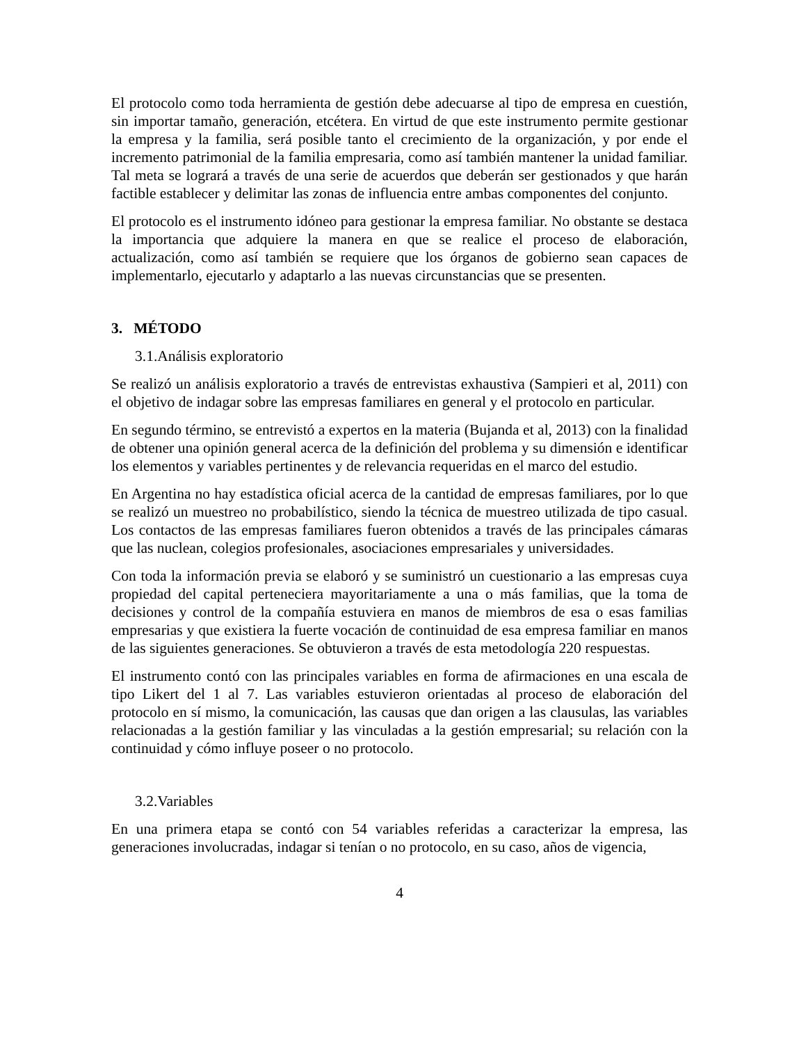El protocolo como toda herramienta de gestión debe adecuarse al tipo de empresa en cuestión, sin importar tamaño, generación, etcétera. En virtud de que este instrumento permite gestionar la empresa y la familia, será posible tanto el crecimiento de la organización, y por ende el incremento patrimonial de la familia empresaria, como así también mantener la unidad familiar. Tal meta se logrará a través de una serie de acuerdos que deberán ser gestionados y que harán factible establecer y delimitar las zonas de influencia entre ambas componentes del conjunto.
El protocolo es el instrumento idóneo para gestionar la empresa familiar. No obstante se destaca la importancia que adquiere la manera en que se realice el proceso de elaboración, actualización, como así también se requiere que los órganos de gobierno sean capaces de implementarlo, ejecutarlo y adaptarlo a las nuevas circunstancias que se presenten.
3. MÉTODO
3.1.Análisis exploratorio
Se realizó un análisis exploratorio a través de entrevistas exhaustiva (Sampieri et al, 2011) con el objetivo de indagar sobre las empresas familiares en general y el protocolo en particular.
En segundo término, se entrevistó a expertos en la materia (Bujanda et al, 2013) con la finalidad de obtener una opinión general acerca de la definición del problema y su dimensión e identificar los elementos y variables pertinentes y de relevancia requeridas en el marco del estudio.
En Argentina no hay estadística oficial acerca de la cantidad de empresas familiares, por lo que se realizó un muestreo no probabilístico, siendo la técnica de muestreo utilizada de tipo casual. Los contactos de las empresas familiares fueron obtenidos a través de las principales cámaras que las nuclean, colegios profesionales, asociaciones empresariales y universidades.
Con toda la información previa se elaboró y se suministró un cuestionario a las empresas cuya propiedad del capital perteneciera mayoritariamente a una o más familias, que la toma de decisiones y control de la compañía estuviera en manos de miembros de esa o esas familias empresarias y que existiera la fuerte vocación de continuidad de esa empresa familiar en manos de las siguientes generaciones. Se obtuvieron a través de esta metodología 220 respuestas.
El instrumento contó con las principales variables en forma de afirmaciones en una escala de tipo Likert del 1 al 7. Las variables estuvieron orientadas al proceso de elaboración del protocolo en sí mismo, la comunicación, las causas que dan origen a las clausulas, las variables relacionadas a la gestión familiar y las vinculadas a la gestión empresarial; su relación con la continuidad y cómo influye poseer o no protocolo.
3.2.Variables
En una primera etapa se contó con 54 variables referidas a caracterizar la empresa, las generaciones involucradas, indagar si tenían o no protocolo, en su caso, años de vigencia,
4